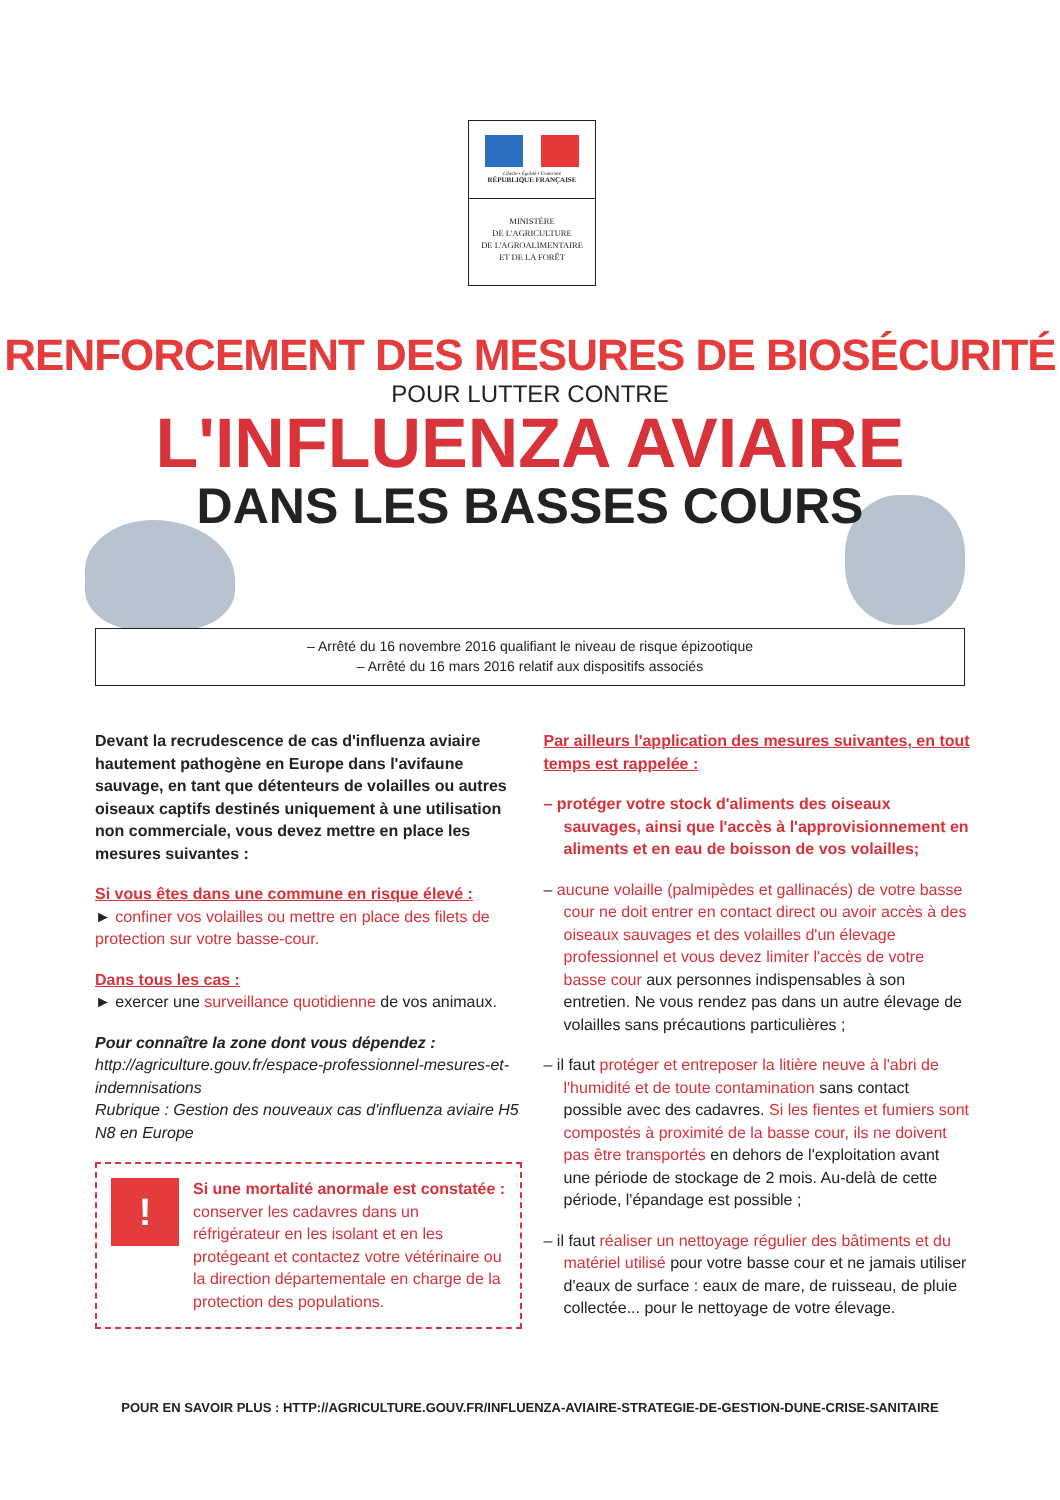Liberté • Égalité • Fraternité
RÉPUBLIQUE FRANÇAISE
MINISTÈRE
DE L'AGRICULTURE
DE L'AGROALIMENTAIRE
ET DE LA FORÊT
RENFORCEMENT DES MESURES DE BIOSÉCURITÉ
POUR LUTTER CONTRE
L'INFLUENZA AVIAIRE
DANS LES BASSES COURS
– Arrêté du 16 novembre 2016 qualifiant le niveau de risque épizootique
– Arrêté du 16 mars 2016 relatif aux dispositifs associés
Devant la recrudescence de cas d'influenza aviaire hautement pathogène en Europe dans l'avifaune sauvage, en tant que détenteurs de volailles ou autres oiseaux captifs destinés uniquement à une utilisation non commerciale, vous devez mettre en place les mesures suivantes :
Si vous êtes dans une commune en risque élevé :
► confiner vos volailles ou mettre en place des filets de protection sur votre basse-cour.
Dans tous les cas :
► exercer une surveillance quotidienne de vos animaux.
Pour connaître la zone dont vous dépendez :
http://agriculture.gouv.fr/espace-professionnel-mesures-et-indemnisations
Rubrique : Gestion des nouveaux cas d'influenza aviaire H5 N8 en Europe
!
Si une mortalité anormale est constatée : conserver les cadavres dans un réfrigérateur en les isolant et en les protégeant et contactez votre vétérinaire ou la direction départementale en charge de la protection des populations.
Par ailleurs l'application des mesures suivantes, en tout temps est rappelée :
– protéger votre stock d'aliments des oiseaux sauvages, ainsi que l'accès à l'approvisionnement en aliments et en eau de boisson de vos volailles;
– aucune volaille (palmipèdes et gallinacés) de votre basse cour ne doit entrer en contact direct ou avoir accès à des oiseaux sauvages et des volailles d'un élevage professionnel et vous devez limiter l'accès de votre basse cour aux personnes indispensables à son entretien. Ne vous rendez pas dans un autre élevage de volailles sans précautions particulières ;
– il faut protéger et entreposer la litière neuve à l'abri de l'humidité et de toute contamination sans contact possible avec des cadavres. Si les fientes et fumiers sont compostés à proximité de la basse cour, ils ne doivent pas être transportés en dehors de l'exploitation avant une période de stockage de 2 mois. Au-delà de cette période, l'épandage est possible ;
– il faut réaliser un nettoyage régulier des bâtiments et du matériel utilisé pour votre basse cour et ne jamais utiliser d'eaux de surface : eaux de mare, de ruisseau, de pluie collectée... pour le nettoyage de votre élevage.
POUR EN SAVOIR PLUS : HTTP://AGRICULTURE.GOUV.FR/INFLUENZA-AVIAIRE-STRATEGIE-DE-GESTION-DUNE-CRISE-SANITAIRE